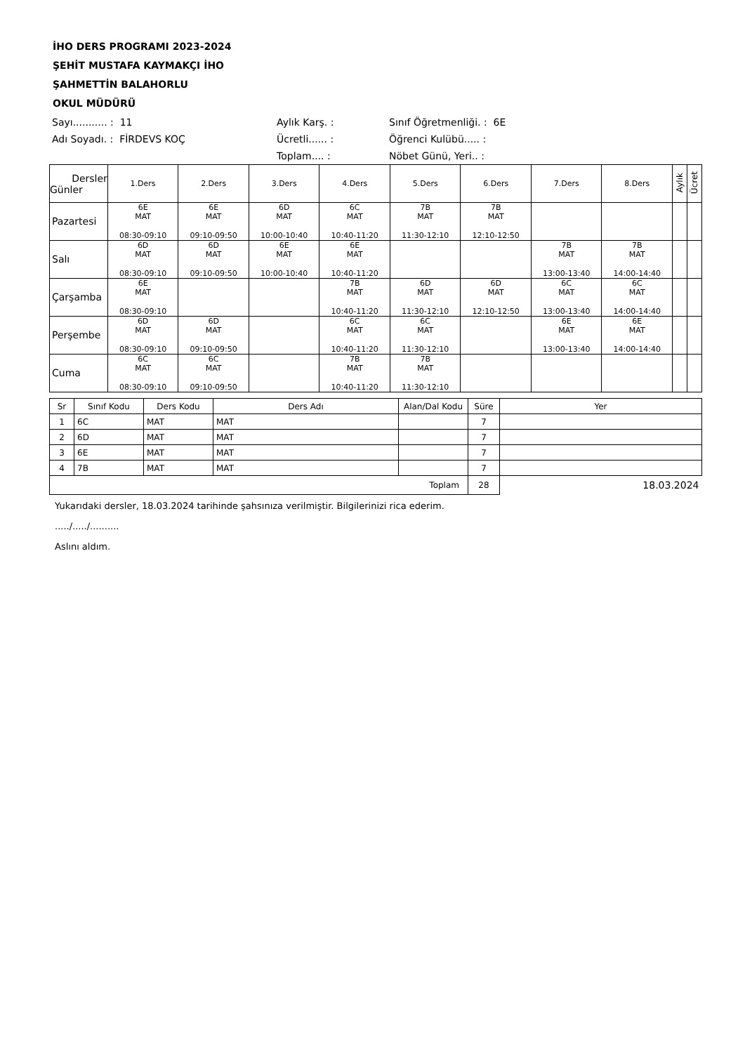İHO DERS PROGRAMI 2023-2024
ŞEHİT MUSTAFA KAYMAKÇI İHO
ŞAHMETTİN BALAHORLU
OKUL MÜDÜRÜ
Sayı........... : 11
Aylık Karş. :
Sınıf Öğretmenliği. : 6E
Adı Soyadı. : FİRDEVS KOÇ
Ücretli...... :
Öğrenci Kulübü..... :
Toplam.... :
Nöbet Günü, Yeri.. :
| Dersler Günler | 1.Ders | 2.Ders | 3.Ders | 4.Ders | 5.Ders | 6.Ders | 7.Ders | 8.Ders | Aylık | Ücret |
| --- | --- | --- | --- | --- | --- | --- | --- | --- | --- | --- |
| Pazartesi | 6E MAT 08:30-09:10 | 6E MAT 09:10-09:50 | 6D MAT 10:00-10:40 | 6C MAT 10:40-11:20 | 7B MAT 11:30-12:10 | 7B MAT 12:10-12:50 | | | | |
| Salı | 6D MAT 08:30-09:10 | 6D MAT 09:10-09:50 | 6E MAT 10:00-10:40 | 6E MAT 10:40-11:20 | | | 7B MAT 13:00-13:40 | 7B MAT 14:00-14:40 | | |
| Çarşamba | 6E MAT 08:30-09:10 | | | 7B MAT 10:40-11:20 | 6D MAT 11:30-12:10 | 6D MAT 12:10-12:50 | 6C MAT 13:00-13:40 | 6C MAT 14:00-14:40 | | |
| Perşembe | 6D MAT 08:30-09:10 | 6D MAT 09:10-09:50 | | 6C MAT 10:40-11:20 | 6C MAT 11:30-12:10 | | 6E MAT 13:00-13:40 | 6E MAT 14:00-14:40 | | |
| Cuma | 6C MAT 08:30-09:10 | 6C MAT 09:10-09:50 | | 7B MAT 10:40-11:20 | 7B MAT 11:30-12:10 | | | | | |
| Sr | Sınıf Kodu | Ders Kodu | Ders Adı | Alan/Dal Kodu | Süre | Yer |
| --- | --- | --- | --- | --- | --- | --- |
| 1 | 6C | MAT | MAT | | 7 | |
| 2 | 6D | MAT | MAT | | 7 | |
| 3 | 6E | MAT | MAT | | 7 | |
| 4 | 7B | MAT | MAT | | 7 | |
| Toplam | | | | | 28 | 18.03.2024 |
Yukarıdaki dersler, 18.03.2024 tarihinde şahsınıza verilmiştir. Bilgilerinizi rica ederim.
...../...../..........
Aslını aldım.